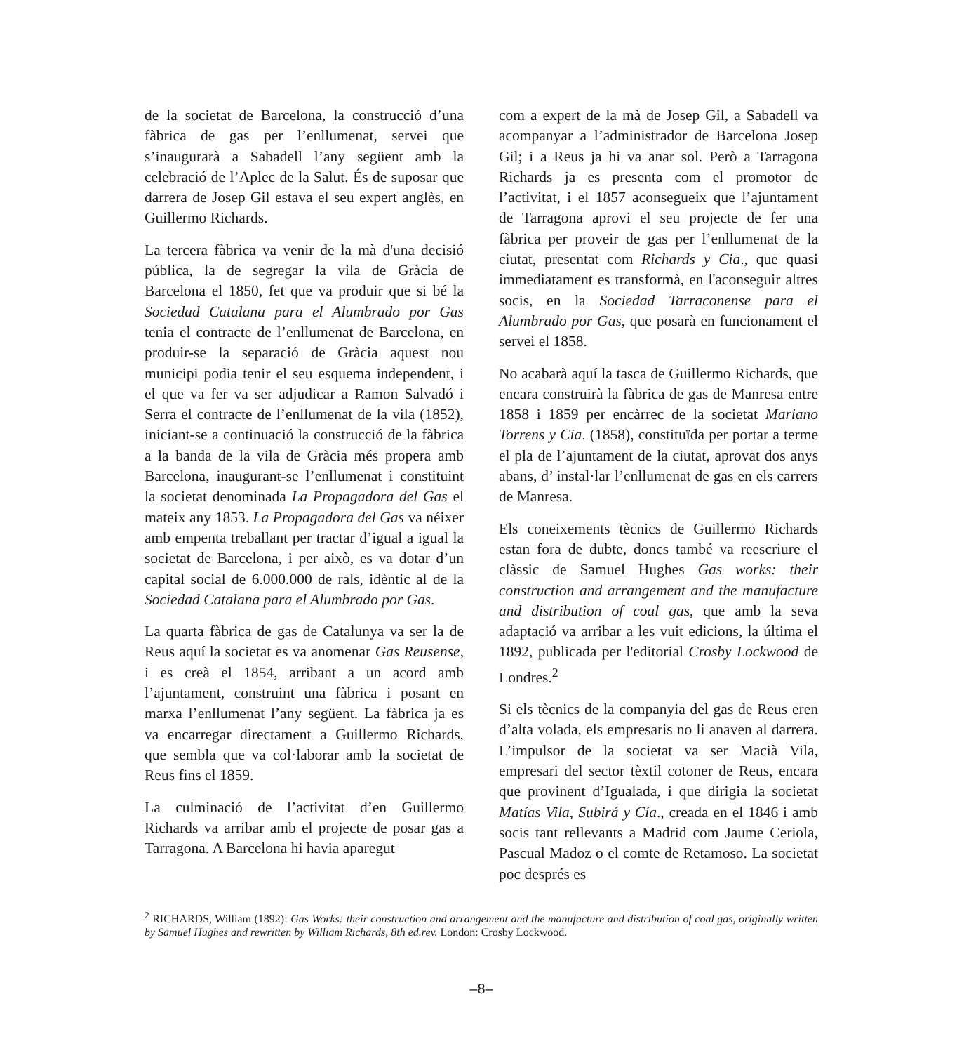de la societat de Barcelona, la construcció d’una fàbrica de gas per l’enllumenat, servei que s’inaugurarà a Sabadell l’any següent amb la celebració de l’Aplec de la Salut. És de suposar que darrera de Josep Gil estava el seu expert anglès, en Guillermo Richards.
La tercera fàbrica va venir de la mà d'una decisió pública, la de segregar la vila de Gràcia de Barcelona el 1850, fet que va produir que si bé la Sociedad Catalana para el Alumbrado por Gas tenia el contracte de l’enllumenat de Barcelona, en produir-se la separació de Gràcia aquest nou municipi podia tenir el seu esquema independent, i el que va fer va ser adjudicar a Ramon Salvadó i Serra el contracte de l’enllumenat de la vila (1852), iniciant-se a continuació la construcció de la fàbrica a la banda de la vila de Gràcia més propera amb Barcelona, inaugurant-se l’enllumenat i constituint la societat denominada La Propagadora del Gas el mateix any 1853. La Propagadora del Gas va néixer amb empenta treballant per tractar d’igual a igual la societat de Barcelona, i per això, es va dotar d’un capital social de 6.000.000 de rals, idèntic al de la Sociedad Catalana para el Alumbrado por Gas.
La quarta fàbrica de gas de Catalunya va ser la de Reus aquí la societat es va anomenar Gas Reusense, i es creà el 1854, arribant a un acord amb l’ajuntament, construint una fàbrica i posant en marxa l’enllumenat l’any següent. La fàbrica ja es va encarregar directament a Guillermo Richards, que sembla que va col·laborar amb la societat de Reus fins el 1859.
La culminació de l’activitat d’en Guillermo Richards va arribar amb el projecte de posar gas a Tarragona. A Barcelona hi havia aparegut
com a expert de la mà de Josep Gil, a Sabadell va acompanyar a l’administrador de Barcelona Josep Gil; i a Reus ja hi va anar sol. Però a Tarragona Richards ja es presenta com el promotor de l’activitat, i el 1857 aconsegueix que l’ajuntament de Tarragona aprovi el seu projecte de fer una fàbrica per proveir de gas per l’enllumenat de la ciutat, presentat com Richards y Cia., que quasi immediatament es transformà, en l'aconseguir altres socis, en la Sociedad Tarraconense para el Alumbrado por Gas, que posarà en funcionament el servei el 1858.
No acabarà aquí la tasca de Guillermo Richards, que encara construirà la fàbrica de gas de Manresa entre 1858 i 1859 per encàrrec de la societat Mariano Torrens y Cia. (1858), constituïda per portar a terme el pla de l’ajuntament de la ciutat, aprovat dos anys abans, d’ instal·lar l’enllumenat de gas en els carrers de Manresa.
Els coneixements tècnics de Guillermo Richards estan fora de dubte, doncs també va reescriure el clàssic de Samuel Hughes Gas works: their construction and arrangement and the manufacture and distribution of coal gas, que amb la seva adaptació va arribar a les vuit edicions, la última el 1892, publicada per l'editorial Crosby Lockwood de Londres.<sup>2</sup>
Si els tècnics de la companyia del gas de Reus eren d’alta volada, els empresaris no li anaven al darrera. L’impulsor de la societat va ser Macià Vila, empresari del sector tèxtil cotoner de Reus, encara que provinent d’Igualada, i que dirigia la societat Matías Vila, Subirá y Cía., creada en el 1846 i amb socis tant rellevants a Madrid com Jaume Ceriola, Pascual Madoz o el comte de Retamoso. La societat poc després es
<sup>2</sup> RICHARDS, William (1892): Gas Works: their construction and arrangement and the manufacture and distribution of coal gas, originally written by Samuel Hughes and rewritten by William Richards, 8th ed.rev. London: Crosby Lockwood.
–8–